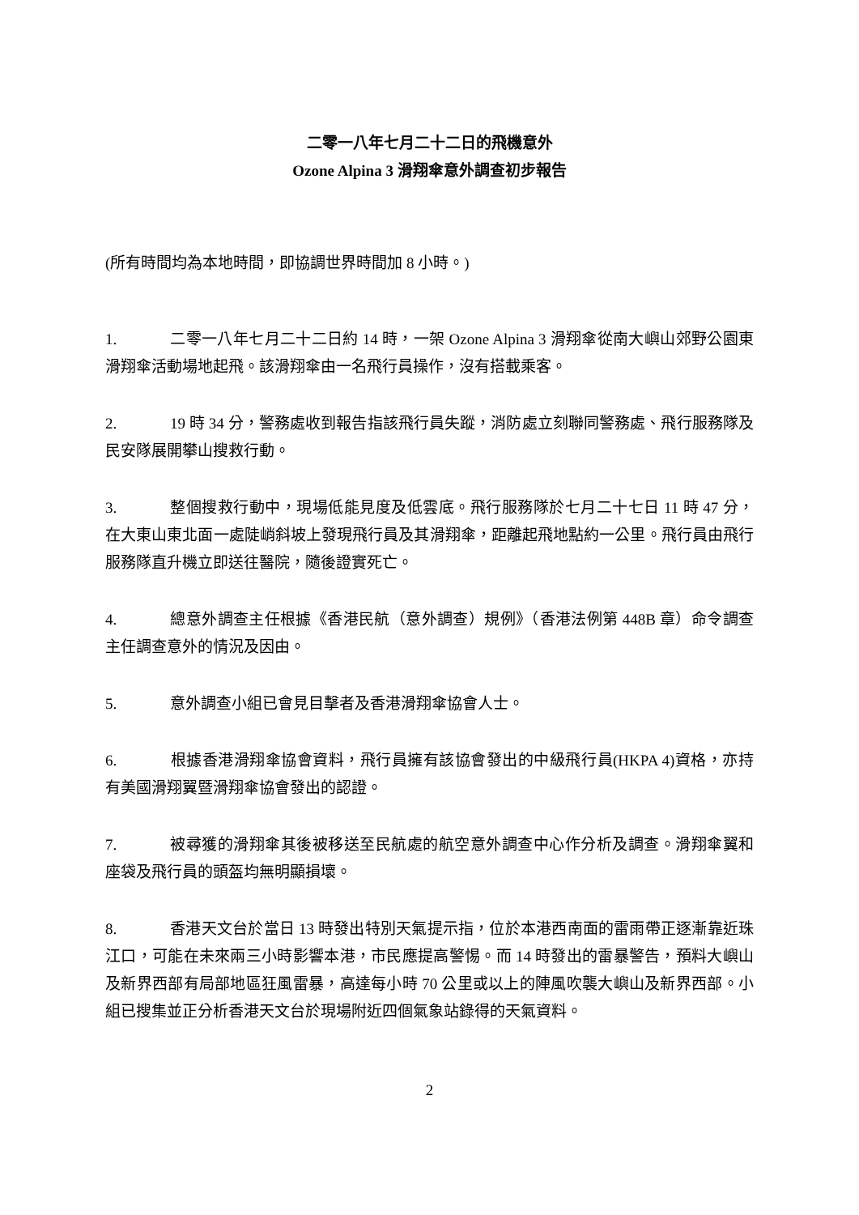二零一八年七月二十二日的飛機意外
Ozone Alpina 3 滑翔傘意外調查初步報告
(所有時間均為本地時間，即協調世界時間加 8 小時。)
1. 二零一八年七月二十二日約 14 時，一架 Ozone Alpina 3 滑翔傘從南大嶼山郊野公園東滑翔傘活動場地起飛。該滑翔傘由一名飛行員操作，沒有搭載乘客。
2. 19 時 34 分，警務處收到報告指該飛行員失蹤，消防處立刻聯同警務處、飛行服務隊及民安隊展開攀山搜救行動。
3. 整個搜救行動中，現場低能見度及低雲底。飛行服務隊於七月二十七日 11 時 47 分，在大東山東北面一處陡峭斜坡上發現飛行員及其滑翔傘，距離起飛地點約一公里。飛行員由飛行服務隊直升機立即送往醫院，隨後證實死亡。
4. 總意外調查主任根據《香港民航（意外調查）規例》（香港法例第 448B 章）命令調查主任調查意外的情況及因由。
5. 意外調查小組已會見目擊者及香港滑翔傘協會人士。
6. 根據香港滑翔傘協會資料，飛行員擁有該協會發出的中級飛行員(HKPA 4)資格，亦持有美國滑翔翼暨滑翔傘協會發出的認證。
7. 被尋獲的滑翔傘其後被移送至民航處的航空意外調查中心作分析及調查。滑翔傘翼和座袋及飛行員的頭盔均無明顯損壞。
8. 香港天文台於當日 13 時發出特別天氣提示指，位於本港西南面的雷雨帶正逐漸靠近珠江口，可能在未來兩三小時影響本港，市民應提高警惕。而 14 時發出的雷暴警告，預料大嶼山及新界西部有局部地區狂風雷暴，高達每小時 70 公里或以上的陣風吹襲大嶼山及新界西部。小組已搜集並正分析香港天文台於現場附近四個氣象站錄得的天氣資料。
2